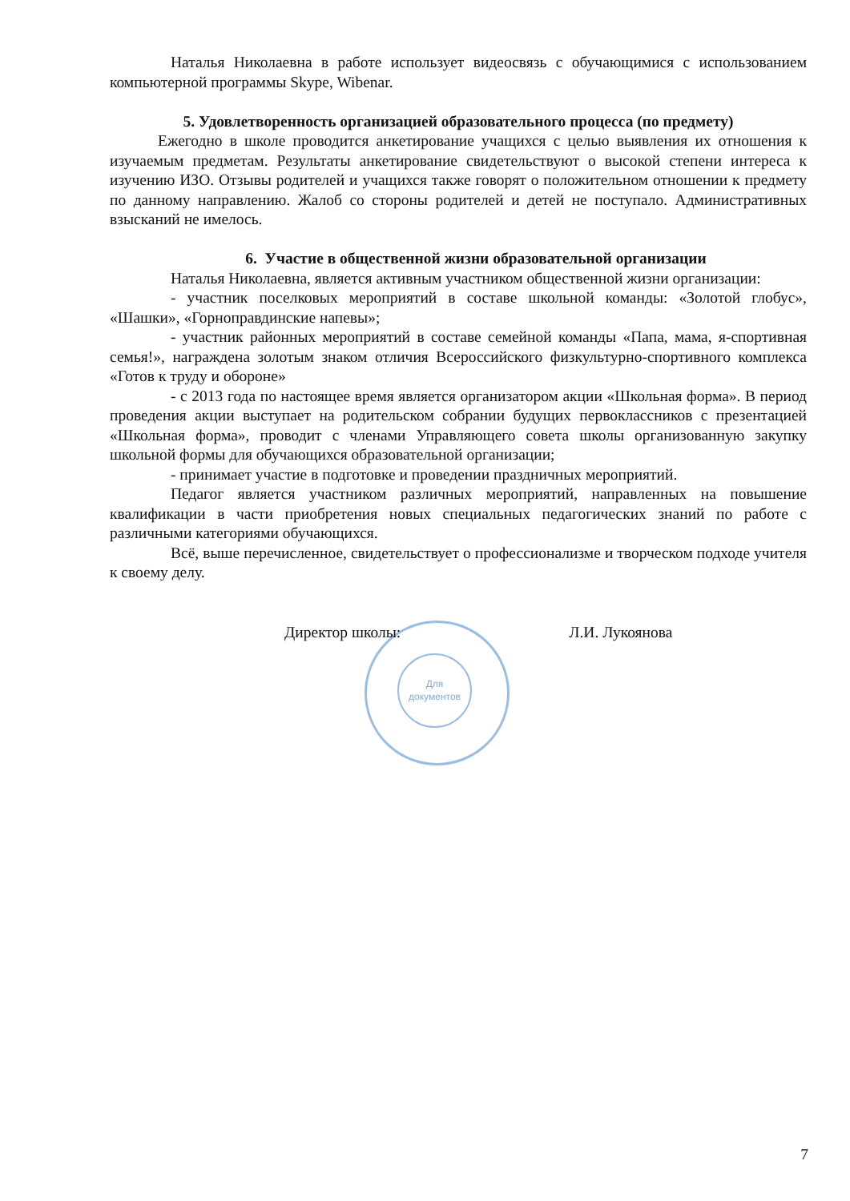Для документов
Наталья Николаевна в работе использует видеосвязь с обучающимися с использованием компьютерной программы Skype, Wibenar.
5. Удовлетворенность организацией образовательного процесса (по предмету)
Ежегодно в школе проводится анкетирование учащихся с целью выявления их отношения к изучаемым предметам. Результаты анкетирование свидетельствуют о высокой степени интереса к изучению ИЗО. Отзывы родителей и учащихся также говорят о положительном отношении к предмету по данному направлению. Жалоб со стороны родителей и детей не поступало. Административных взысканий не имелось.
6. Участие в общественной жизни образовательной организации
Наталья Николаевна, является активным участником общественной жизни организации:
- участник поселковых мероприятий в составе школьной команды: «Золотой глобус», «Шашки», «Горноправдинские напевы»;
- участник районных мероприятий в составе семейной команды «Папа, мама, я-спортивная семья!», награждена золотым знаком отличия Всероссийского физкультурно-спортивного комплекса «Готов к труду и обороне»
- с 2013 года по настоящее время является организатором акции «Школьная форма». В период проведения акции выступает на родительском собрании будущих первоклассников с презентацией «Школьная форма», проводит с членами Управляющего совета школы организованную закупку школьной формы для обучающихся образовательной организации;
- принимает участие в подготовке и проведении праздничных мероприятий.
Педагог является участником различных мероприятий, направленных на повышение квалификации в части приобретения новых специальных педагогических знаний по работе с различными категориями обучающихся.
Всё, выше перечисленное, свидетельствует о профессионализме и творческом подходе учителя к своему делу.
Директор школы: Л.И. Лукоянова
7